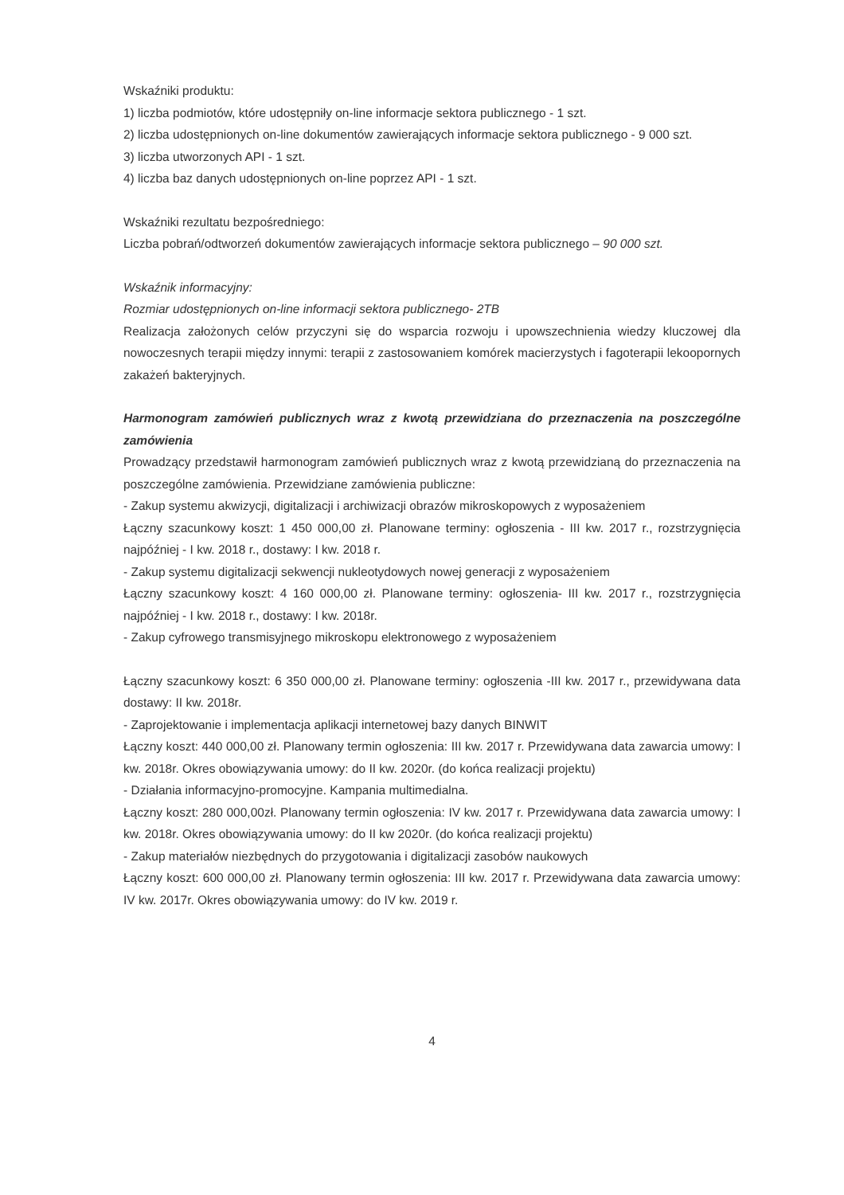Wskaźniki produktu:
1) liczba podmiotów, które udostępniły on-line informacje sektora publicznego - 1 szt.
2) liczba udostępnionych on-line dokumentów zawierających informacje sektora publicznego - 9 000 szt.
3) liczba utworzonych API - 1 szt.
4) liczba baz danych udostępnionych on-line poprzez API - 1 szt.
Wskaźniki rezultatu bezpośredniego:
Liczba pobrań/odtworzeń dokumentów zawierających informacje sektora publicznego – 90 000 szt.
Wskaźnik informacyjny:
Rozmiar udostępnionych on-line informacji sektora publicznego- 2TB
Realizacja założonych celów przyczyni się do wsparcia rozwoju i upowszechnienia wiedzy kluczowej dla nowoczesnych terapii między innymi: terapii z zastosowaniem komórek macierzystych i fagoterapii lekoopornych zakażeń bakteryjnych.
Harmonogram zamówień publicznych wraz z kwotą przewidziana do przeznaczenia na poszczególne zamówienia
Prowadzący przedstawił harmonogram zamówień publicznych wraz z kwotą przewidzianą do przeznaczenia na poszczególne zamówienia. Przewidziane zamówienia publiczne:
- Zakup systemu akwizycji, digitalizacji i archiwizacji obrazów mikroskopowych z wyposażeniem
Łączny szacunkowy koszt: 1 450 000,00 zł. Planowane terminy: ogłoszenia - III kw. 2017 r., rozstrzygnięcia najpóźniej - I kw. 2018 r., dostawy: I kw. 2018 r.
- Zakup systemu digitalizacji sekwencji nukleotydowych nowej generacji z wyposażeniem
Łączny szacunkowy koszt: 4 160 000,00 zł. Planowane terminy: ogłoszenia- III kw. 2017 r., rozstrzygnięcia najpóźniej - I kw. 2018 r., dostawy: I kw. 2018r.
- Zakup cyfrowego transmisyjnego mikroskopu elektronowego z wyposażeniem
Łączny szacunkowy koszt: 6 350 000,00 zł. Planowane terminy: ogłoszenia -III kw. 2017 r., przewidywana data dostawy: II kw. 2018r.
- Zaprojektowanie i implementacja aplikacji internetowej bazy danych BINWIT
Łączny koszt: 440 000,00 zł. Planowany termin ogłoszenia: III kw. 2017 r. Przewidywana data zawarcia umowy: I kw. 2018r. Okres obowiązywania umowy: do II kw. 2020r. (do końca realizacji projektu)
- Działania informacyjno-promocyjne. Kampania multimedialna.
Łączny koszt: 280 000,00zł. Planowany termin ogłoszenia: IV kw. 2017 r. Przewidywana data zawarcia umowy: I kw. 2018r. Okres obowiązywania umowy: do II kw 2020r. (do końca realizacji projektu)
- Zakup materiałów niezbędnych do przygotowania i digitalizacji zasobów naukowych
Łączny koszt: 600 000,00 zł. Planowany termin ogłoszenia: III kw. 2017 r. Przewidywana data zawarcia umowy: IV kw. 2017r. Okres obowiązywania umowy: do IV kw. 2019 r.
4